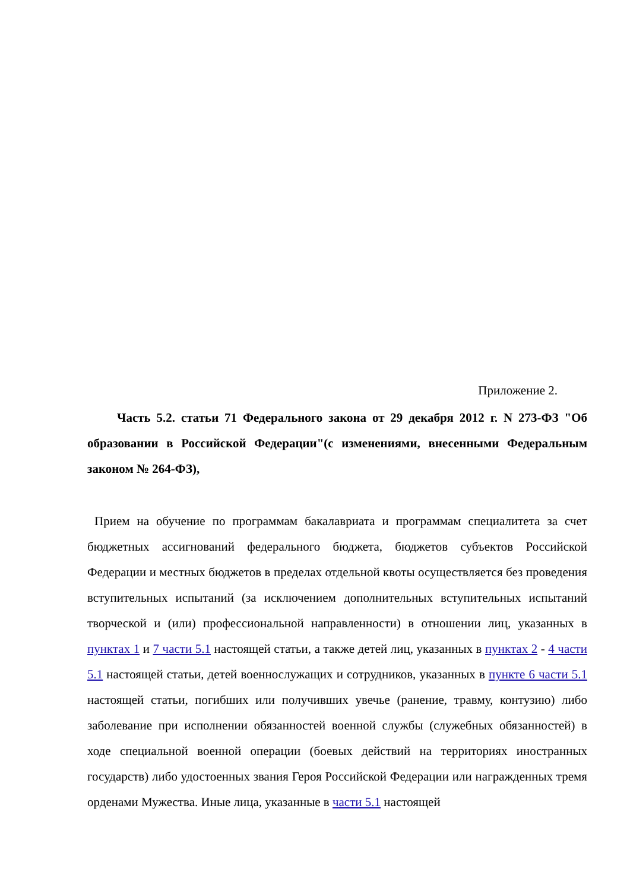Приложение 2.
Часть 5.2. статьи 71 Федерального закона от 29 декабря 2012 г. N 273-ФЗ "Об образовании в Российской Федерации"(с изменениями, внесенными Федеральным законом № 264-ФЗ),
Прием на обучение по программам бакалавриата и программам специалитета за счет бюджетных ассигнований федерального бюджета, бюджетов субъектов Российской Федерации и местных бюджетов в пределах отдельной квоты осуществляется без проведения вступительных испытаний (за исключением дополнительных вступительных испытаний творческой и (или) профессиональной направленности) в отношении лиц, указанных в пунктах 1 и 7 части 5.1 настоящей статьи, а также детей лиц, указанных в пунктах 2 - 4 части 5.1 настоящей статьи, детей военнослужащих и сотрудников, указанных в пункте 6 части 5.1 настоящей статьи, погибших или получивших увечье (ранение, травму, контузию) либо заболевание при исполнении обязанностей военной службы (служебных обязанностей) в ходе специальной военной операции (боевых действий на территориях иностранных государств) либо удостоенных звания Героя Российской Федерации или награжденных тремя орденами Мужества. Иные лица, указанные в части 5.1 настоящей